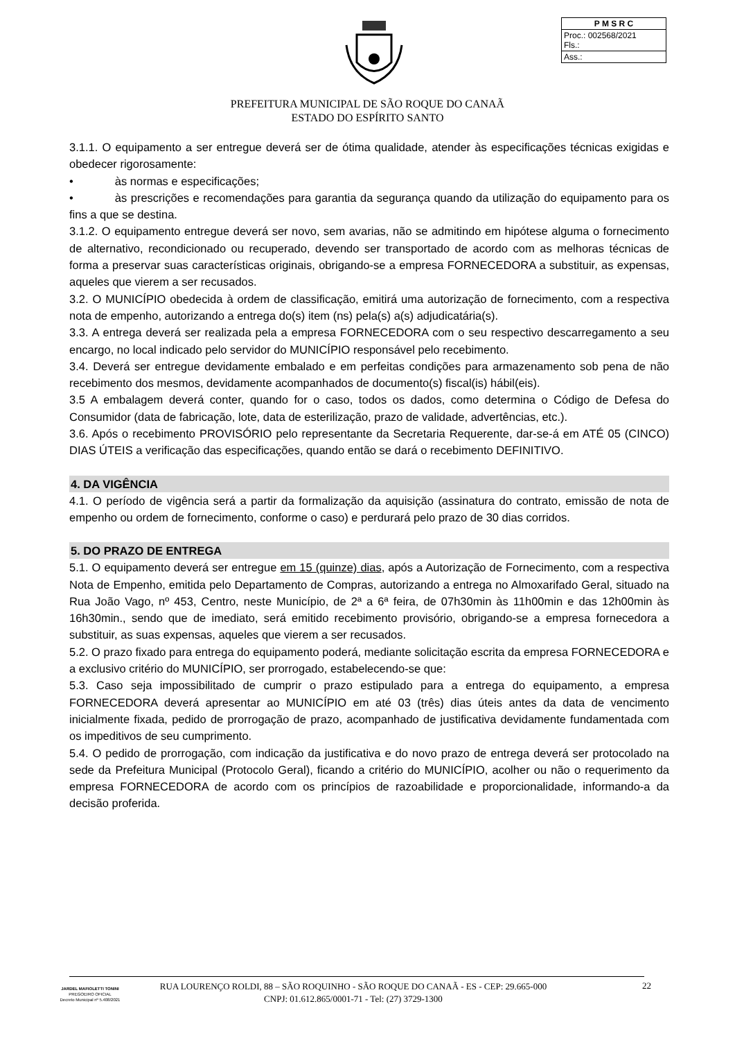| P M S R C |
| Proc.: 002568/2021 Fls.: |
| Ass.: |
PREFEITURA MUNICIPAL DE SÃO ROQUE DO CANAÃ
ESTADO DO ESPÍRITO SANTO
3.1.1. O equipamento a ser entregue deverá ser de ótima qualidade, atender às especificações técnicas exigidas e obedecer rigorosamente:
• às normas e especificações;
• às prescrições e recomendações para garantia da segurança quando da utilização do equipamento para os fins a que se destina.
3.1.2. O equipamento entregue deverá ser novo, sem avarias, não se admitindo em hipótese alguma o fornecimento de alternativo, recondicionado ou recuperado, devendo ser transportado de acordo com as melhoras técnicas de forma a preservar suas características originais, obrigando-se a empresa FORNECEDORA a substituir, as expensas, aqueles que vierem a ser recusados.
3.2. O MUNICÍPIO obedecida à ordem de classificação, emitirá uma autorização de fornecimento, com a respectiva nota de empenho, autorizando a entrega do(s) item (ns) pela(s) a(s) adjudicatária(s).
3.3. A entrega deverá ser realizada pela a empresa FORNECEDORA com o seu respectivo descarregamento a seu encargo, no local indicado pelo servidor do MUNICÍPIO responsável pelo recebimento.
3.4. Deverá ser entregue devidamente embalado e em perfeitas condições para armazenamento sob pena de não recebimento dos mesmos, devidamente acompanhados de documento(s) fiscal(is) hábil(eis).
3.5 A embalagem deverá conter, quando for o caso, todos os dados, como determina o Código de Defesa do Consumidor (data de fabricação, lote, data de esterilização, prazo de validade, advertências, etc.).
3.6. Após o recebimento PROVISÓRIO pelo representante da Secretaria Requerente, dar-se-á em ATÉ 05 (CINCO) DIAS ÚTEIS a verificação das especificações, quando então se dará o recebimento DEFINITIVO.
4. DA VIGÊNCIA
4.1. O período de vigência será a partir da formalização da aquisição (assinatura do contrato, emissão de nota de empenho ou ordem de fornecimento, conforme o caso) e perdurará pelo prazo de 30 dias corridos.
5. DO PRAZO DE ENTREGA
5.1. O equipamento deverá ser entregue em 15 (quinze) dias, após a Autorização de Fornecimento, com a respectiva Nota de Empenho, emitida pelo Departamento de Compras, autorizando a entrega no Almoxarifado Geral, situado na Rua João Vago, nº 453, Centro, neste Município, de 2ª a 6ª feira, de 07h30min às 11h00min e das 12h00min às 16h30min., sendo que de imediato, será emitido recebimento provisório, obrigando-se a empresa fornecedora a substituir, as suas expensas, aqueles que vierem a ser recusados.
5.2. O prazo fixado para entrega do equipamento poderá, mediante solicitação escrita da empresa FORNECEDORA e a exclusivo critério do MUNICÍPIO, ser prorrogado, estabelecendo-se que:
5.3. Caso seja impossibilitado de cumprir o prazo estipulado para a entrega do equipamento, a empresa FORNECEDORA deverá apresentar ao MUNICÍPIO em até 03 (três) dias úteis antes da data de vencimento inicialmente fixada, pedido de prorrogação de prazo, acompanhado de justificativa devidamente fundamentada com os impeditivos de seu cumprimento.
5.4. O pedido de prorrogação, com indicação da justificativa e do novo prazo de entrega deverá ser protocolado na sede da Prefeitura Municipal (Protocolo Geral), ficando a critério do MUNICÍPIO, acolher ou não o requerimento da empresa FORNECEDORA de acordo com os princípios de razoabilidade e proporcionalidade, informando-a da decisão proferida.
JARDEL MAFIOLETTI TONINI
PREGOEIRO OFICIAL
Decreto Municipal nº 5.408/2021
RUA LOURENÇO ROLDI, 88 – SÃO ROQUINHO - SÃO ROQUE DO CANAÃ - ES - CEP: 29.665-000
CNPJ: 01.612.865/0001-71 - Tel: (27) 3729-1300
22